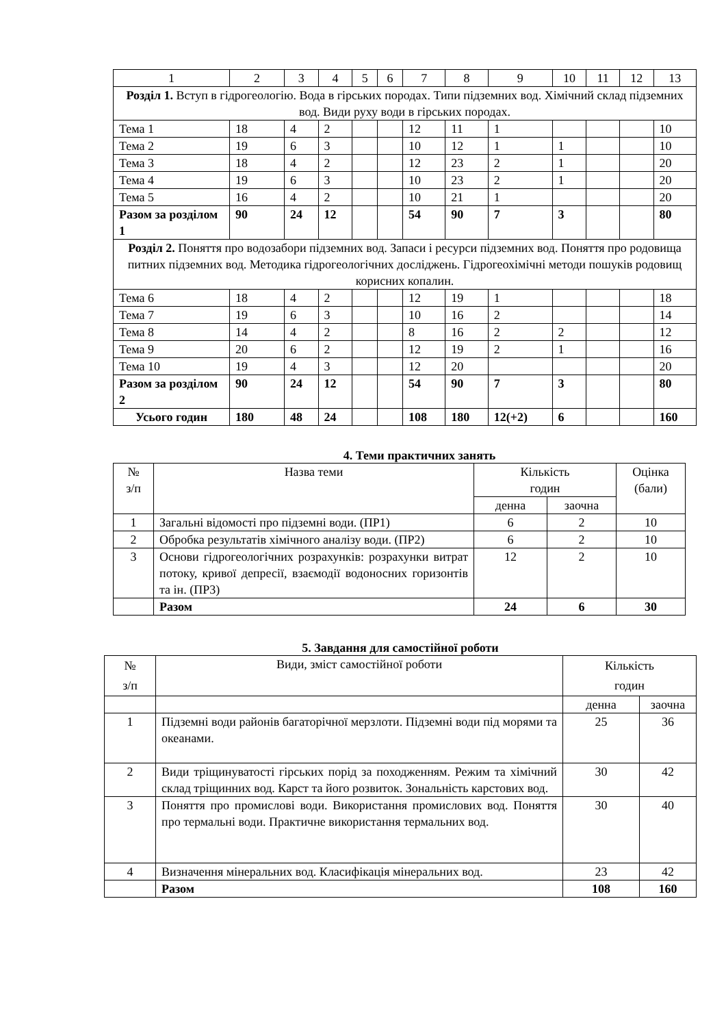| 1 | 2 | 3 | 4 | 5 | 6 | 7 | 8 | 9 | 10 | 11 | 12 | 13 |
| Розділ 1. Вступ в гідрогеологію. Вода в гірських породах. Типи підземних вод. Хімічний склад підземних вод. Види руху води в гірських породах. | | | | | | | | | | | | |
| Тема 1 | 18 | 4 | 2 | | | 12 | 11 | 1 | | | | 10 |
| Тема 2 | 19 | 6 | 3 | | | 10 | 12 | 1 | 1 | | | 10 |
| Тема 3 | 18 | 4 | 2 | | | 12 | 23 | 2 | 1 | | | 20 |
| Тема 4 | 19 | 6 | 3 | | | 10 | 23 | 2 | 1 | | | 20 |
| Тема 5 | 16 | 4 | 2 | | | 10 | 21 | 1 | | | | 20 |
| Разом за розділом 1 | 90 | 24 | 12 | | | 54 | 90 | 7 | 3 | | | 80 |
| Розділ 2. Поняття про водозабори підземних вод. Запаси і ресурси підземних вод. Поняття про родовища питних підземних вод. Методика гідрогеологічних досліджень. Гідрогеохімічні методи пошуків родовищ корисних копалин. | | | | | | | | | | | | |
| Тема 6 | 18 | 4 | 2 | | | 12 | 19 | 1 | | | | 18 |
| Тема 7 | 19 | 6 | 3 | | | 10 | 16 | 2 | | | | 14 |
| Тема 8 | 14 | 4 | 2 | | | 8 | 16 | 2 | 2 | | | 12 |
| Тема 9 | 20 | 6 | 2 | | | 12 | 19 | 2 | 1 | | | 16 |
| Тема 10 | 19 | 4 | 3 | | | 12 | 20 | | | | | 20 |
| Разом за розділом 2 | 90 | 24 | 12 | | | 54 | 90 | 7 | 3 | | | 80 |
| Усього годин | 180 | 48 | 24 | | | 108 | 180 | 12(+2) | 6 | | | 160 |
4. Теми практичних занять
| № з/п | Назва теми | Кількість годин | | Оцінка (бали) |
| | | денна | заочна | |
| 1 | Загальні відомості про підземні води. (ПР1) | 6 | 2 | 10 |
| 2 | Обробка результатів хімічного аналізу води. (ПР2) | 6 | 2 | 10 |
| 3 | Основи гідрогеологічних розрахунків: розрахунки витрат потоку, кривої депресії, взаємодії водоносних горизонтів та ін. (ПР3) | 12 | 2 | 10 |
| | Разом | 24 | 6 | 30 |
5. Завдання для самостійної роботи
| № з/п | Види, зміст самостійної роботи | Кількість годин | |
| | | денна | заочна |
| 1 | Підземні води районів багаторічної мерзлоти. Підземні води під морями та океанами. | 25 | 36 |
| 2 | Види тріщинуватості гірських порід за походженням. Режим та хімічний склад тріщинних вод. Карст та його розвиток. Зональність карстових вод. | 30 | 42 |
| 3 | Поняття про промислові води. Використання промислових вод. Поняття про термальні води. Практичне використання термальних вод. | 30 | 40 |
| 4 | Визначення мінеральних вод. Класифікація мінеральних вод. | 23 | 42 |
| | Разом | 108 | 160 |